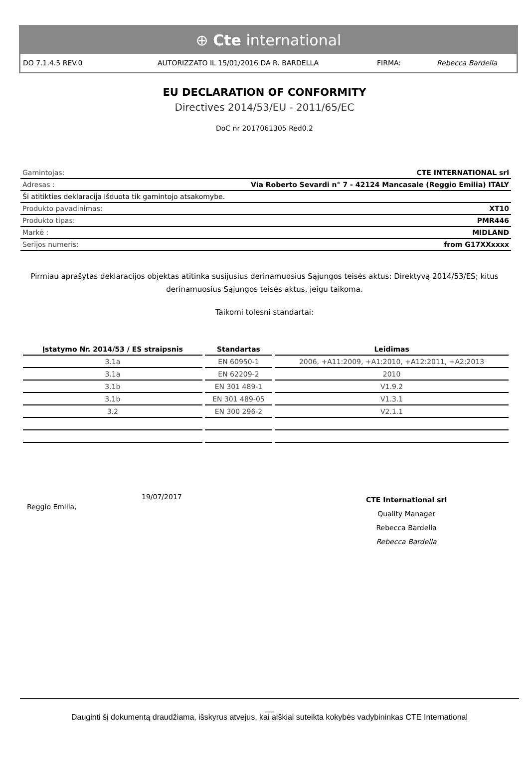⊕ Cte international
DO 7.1.4.5 REV.0 AUTORIZZATO IL 15/01/2016 DA R. BARDELLA FIRMA: Rebecca Bardella
EU DECLARATION OF CONFORMITY
Directives 2014/53/EU - 2011/65/EC
DoC nr 2017061305 Red0.2
| Gamintojas: | CTE INTERNATIONAL srl |
| Adresas : | Via Roberto Sevardi n° 7 - 42124 Mancasale (Reggio Emilia) ITALY |
| Ši atitikties deklaracija išduota tik gamintojo atsakomybe. | |
| Produkto pavadinimas: | XT10 |
| Produkto tipas: | PMR446 |
| Markė : | MIDLAND |
| Serijos numeris: | from G17XXxxxx |
Pirmiau aprašytas deklaracijos objektas atitinka susijusius derinamuosius Sąjungos teisės aktus: Direktyvą 2014/53/ES; kitus derinamuosius Sąjungos teisės aktus, jeigu taikoma.
Taikomi tolesni standartai:
| Įstatymo Nr. 2014/53 / ES straipsnis | Standartas | Leidimas |
| --- | --- | --- |
| 3.1a | EN 60950-1 | 2006, +A11:2009, +A1:2010, +A12:2011, +A2:2013 |
| 3.1a | EN 62209-2 | 2010 |
| 3.1b | EN 301 489-1 | V1.9.2 |
| 3.1b | EN 301 489-05 | V1.3.1 |
| 3.2 | EN 300 296-2 | V2.1.1 |
Reggio Emilia,
19/07/2017
CTE International srl
Quality Manager
Rebecca Bardella
Rebecca Bardella
__
Dauginti šį dokumentą draudžiama, išskyrus atvejus, kai aiškiai suteikta kokybės vadybininkas CTE International